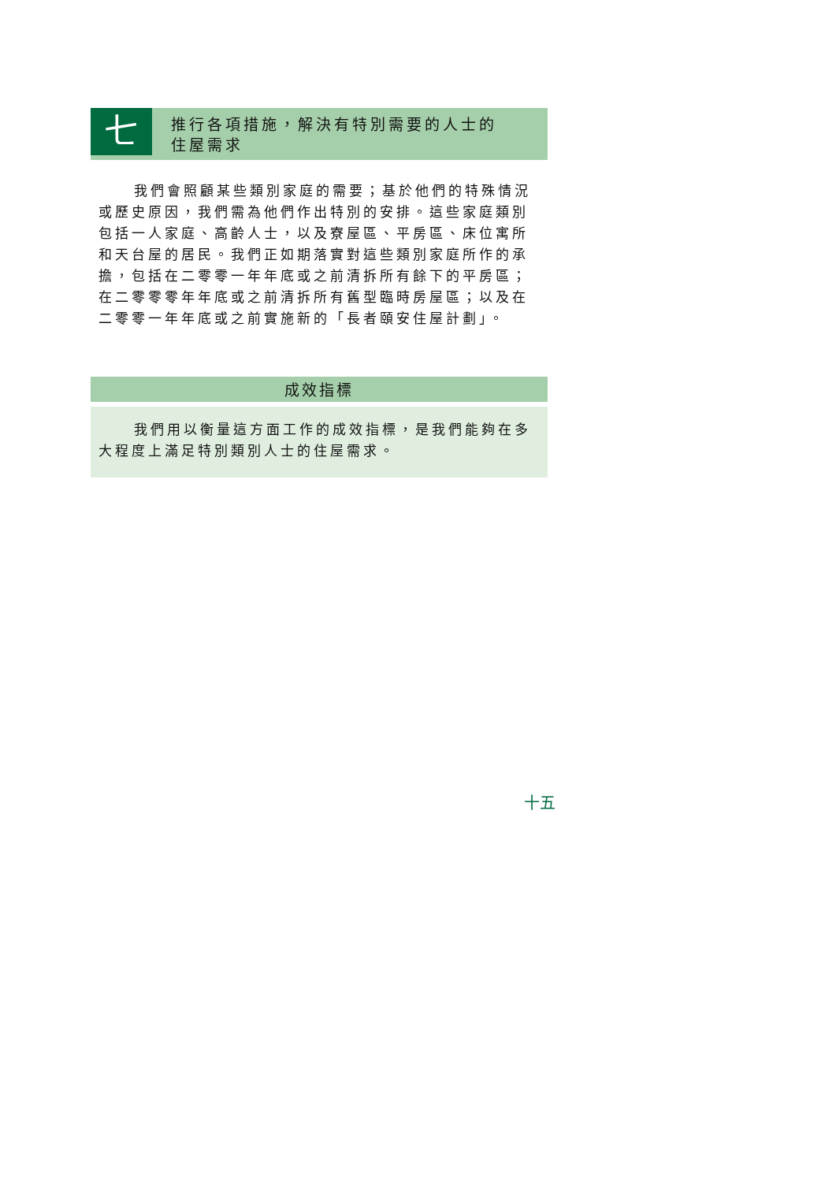七
推行各項措施，解決有特別需要的人士的
住屋需求
我們會照顧某些類別家庭的需要；基於他們的特殊情況或歷史原因，我們需為他們作出特別的安排。這些家庭類別包括一人家庭、高齡人士，以及寮屋區、平房區、床位寓所和天台屋的居民。我們正如期落實對這些類別家庭所作的承擔，包括在二零零一年年底或之前清拆所有餘下的平房區；在二零零零年年底或之前清拆所有舊型臨時房屋區；以及在二零零一年年底或之前實施新的「長者頤安住屋計劃」。
成效指標
我們用以衡量這方面工作的成效指標，是我們能夠在多大程度上滿足特別類別人士的住屋需求。
十五